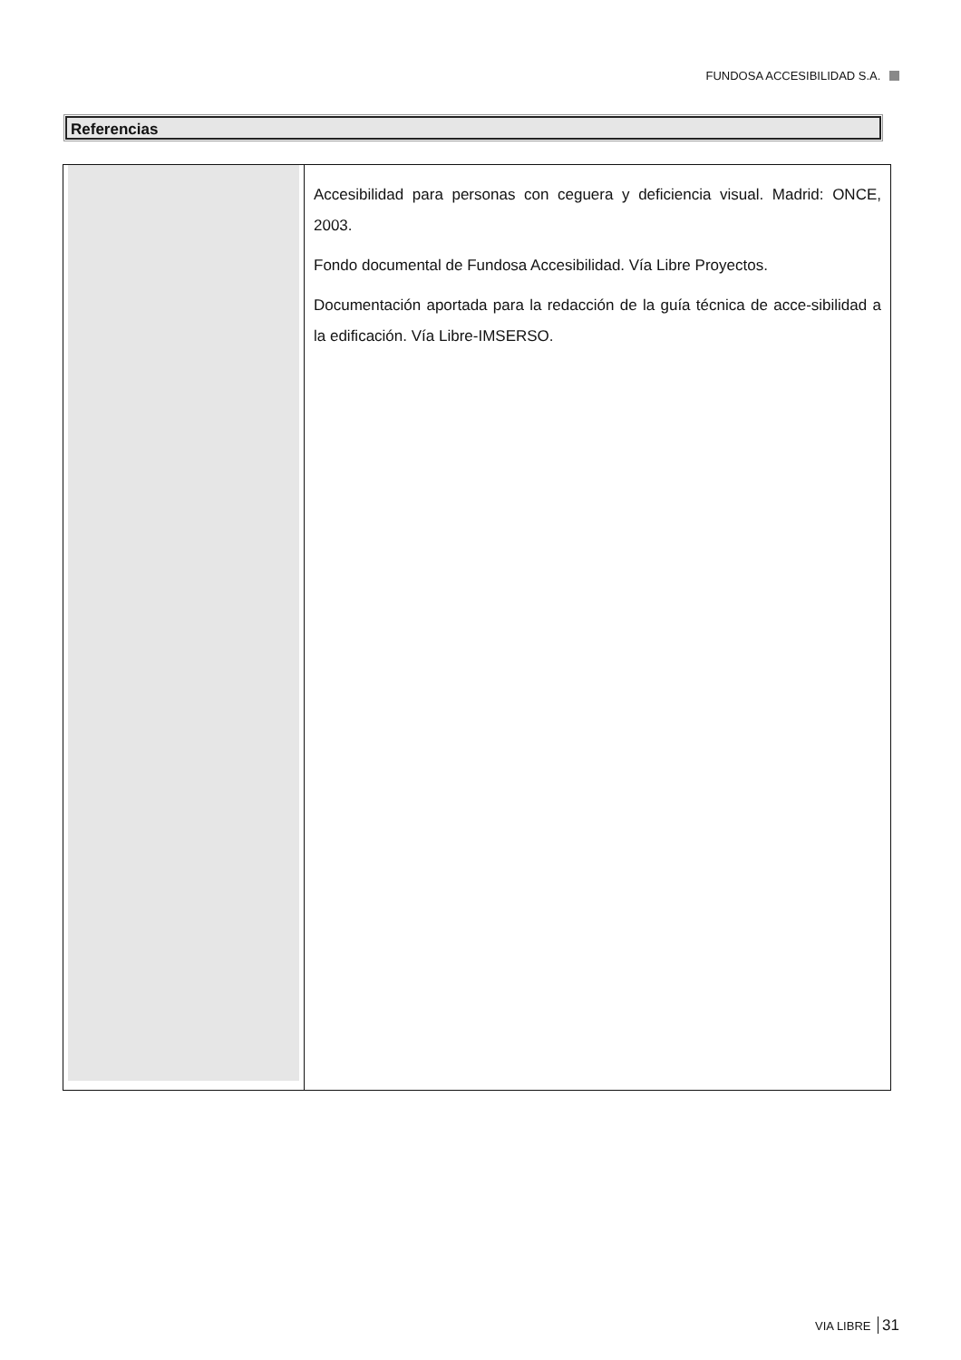FUNDOSA ACCESIBILIDAD S.A.
Referencias
Accesibilidad para personas con ceguera y deficiencia visual. Madrid: ONCE, 2003.
Fondo documental de Fundosa Accesibilidad. Vía Libre Proyectos.
Documentación aportada para la redacción de la guía técnica de acce-sibilidad a la edificación. Vía Libre-IMSERSO.
VIA LIBRE 31